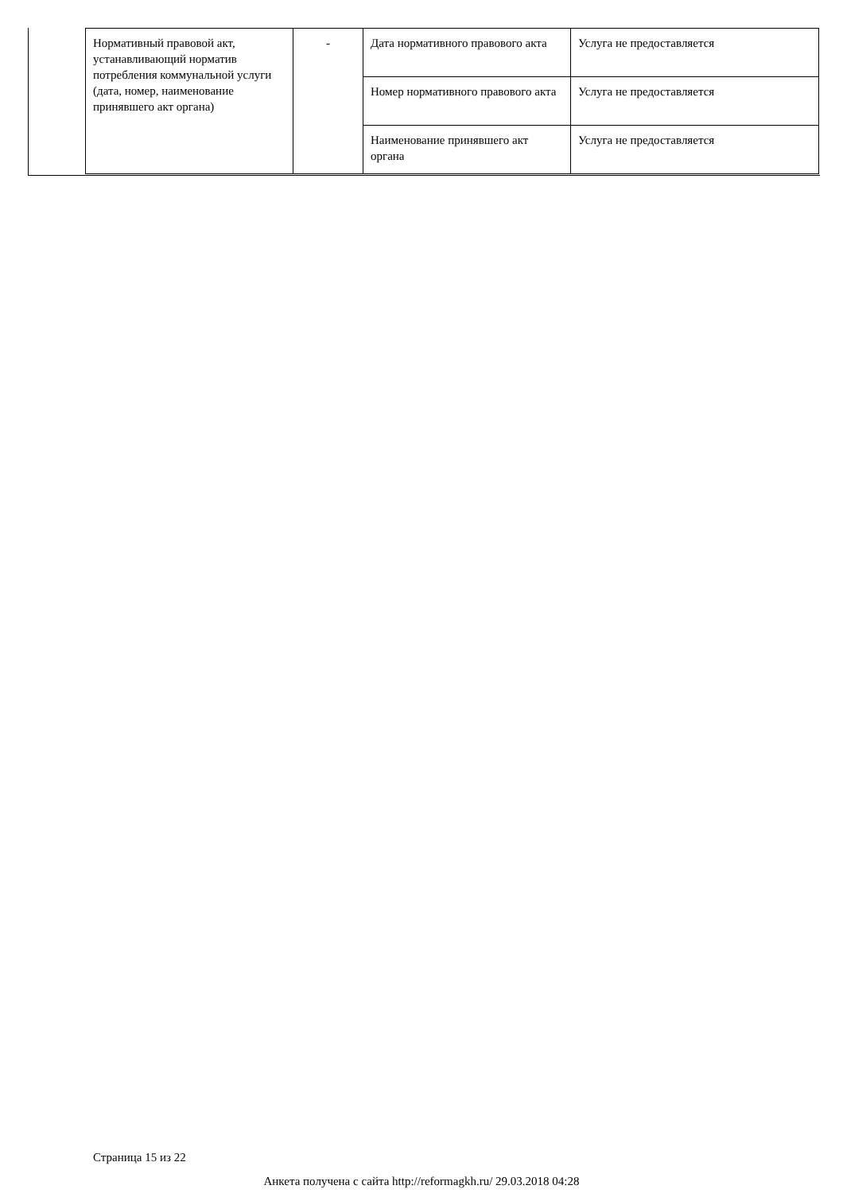| Нормативный правовой акт, устанавливающий норматив потребления коммунальной услуги (дата, номер, наименование принявшего акт органа) | - | Дата нормативного правового акта | Услуга не предоставляется |
| | | Номер нормативного правового акта | Услуга не предоставляется |
| | | Наименование принявшего акт органа | Услуга не предоставляется |
Страница 15 из 22
Анкета получена с сайта http://reformagkh.ru/ 29.03.2018 04:28